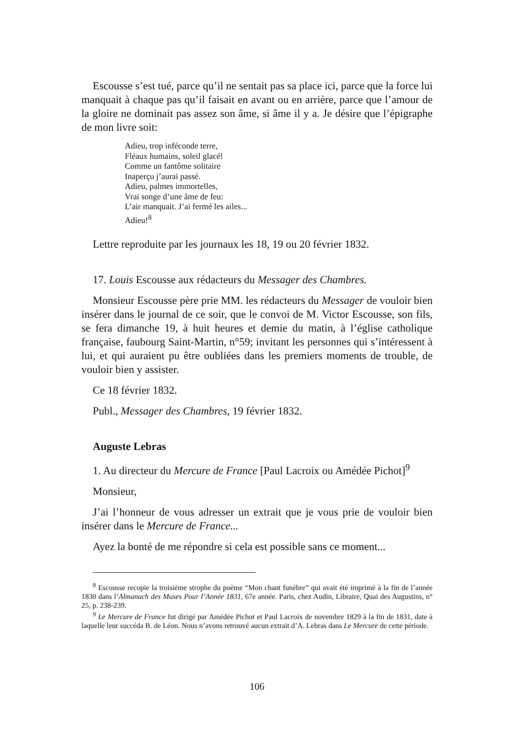Escousse s’est tué, parce qu’il ne sentait pas sa place ici, parce que la force lui manquait à chaque pas qu’il faisait en avant ou en arrière, parce que l’amour de la gloire ne dominait pas assez son âme, si âme il y a. Je désire que l’épigraphe de mon livre soit:
Adieu, trop inféconde terre,
Fléaux humains, soleil glacé!
Comme un fantôme solitaire
Inaperçu j’aurai passé.
Adieu, palmes immortelles,
Vrai songe d’une âme de feu:
L’air manquait. J’ai fermé les ailes...
Adieu!<sup>8</sup>
Lettre reproduite par les journaux les 18, 19 ou 20 février 1832.
17. Louis Escousse aux rédacteurs du Messager des Chambres.
Monsieur Escousse père prie MM. les rédacteurs du Messager de vouloir bien insérer dans le journal de ce soir, que le convoi de M. Victor Escousse, son fils, se fera dimanche 19, à huit heures et demie du matin, à l’église catholique française, faubourg Saint-Martin, n°59; invitant les personnes qui s’intéressent à lui, et qui auraient pu être oubliées dans les premiers moments de trouble, de vouloir bien y assister.
Ce 18 février 1832.
Publ., Messager des Chambres, 19 février 1832.
Auguste Lebras
1. Au directeur du Mercure de France [Paul Lacroix ou Amédée Pichot]<sup>9</sup>
Monsieur,
J’ai l’honneur de vous adresser un extrait que je vous prie de vouloir bien insérer dans le Mercure de France...
Ayez la bonté de me répondre si cela est possible sans ce moment...
<sup>8</sup> Escousse recopie la troisième strophe du poème “Mon chant funèbre” qui avait été imprimé à la fin de l’année 1830 dans l’Almanach des Muses Pour l’Année 1831, 67e année. Paris, chez Audin, Libraire, Quai des Augustins, n° 25, p. 238-239.
<sup>9</sup> Le Mercure de France fut dirigé par Amédée Pichot et Paul Lacroix de novembre 1829 à la fin de 1831, date à laquelle leur succéda B. de Léon. Nous n’avons retrouvé aucun extrait d’A. Lebras dans Le Mercure de cette période.
106